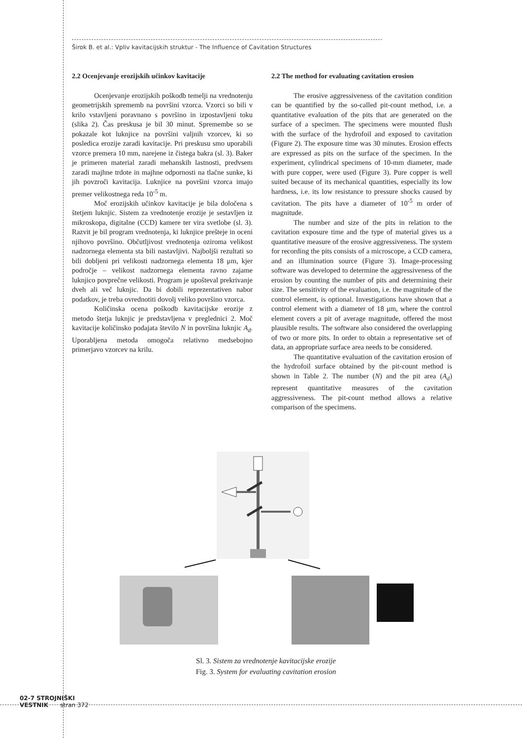Širok B. et al.: Vpliv kavitacijskih struktur - The Influence of Cavitation Structures
2.2 Ocenjevanje erozijskih učinkov kavitacije
Ocenjevanje erozijskih poškodb temelji na vrednotenju geometrijskih sprememb na površini vzorca. Vzorci so bili v krilo vstavljeni poravnano s površino in izpostavljeni toku (slika 2). Čas preskusa je bil 30 minut. Spremembe so se pokazale kot luknjice na površini valjnih vzorcev, ki so posledica erozije zaradi kavitacije. Pri preskusu smo uporabili vzorce premera 10 mm, narejene iz čistega bakra (sl. 3). Baker je primeren material zaradi mehanskih lastnosti, predvsem zaradi majhne trdote in majhne odpornosti na tlačne sunke, ki jih povzroči kavitacija. Luknjice na površini vzorca imajo premer velikostnega reda 10<sup>-5</sup> m.
Moč erozijskih učinkov kavitacije je bila določena s štetjem luknjic. Sistem za vrednotenje erozije je sestavljen iz mikroskopa, digitalne (CCD) kamere ter vira svetlobe (sl. 3). Razvit je bil program vrednotenja, ki luknjice prešteje in oceni njihovo površino. Občutljivost vrednotenja oziroma velikost nadzornega elementa sta bili nastavljivi. Najboljši rezultati so bili dobljeni pri velikosti nadzornega elementa 18 μm, kjer področje – velikost nadzornega elementa ravno zajame luknjico povprečne velikosti. Program je upošteval prekrivanje dveh ali več luknjic. Da bi dobili reprezentativen nabor podatkov, je treba ovrednotiti dovolj veliko površino vzorca.
Količinska ocena poškodb kavitacijske erozije z metodo štetja luknjic je predstavljena v preglednici 2. Moč kavitacije količinsko podajata število N in površina luknjic A<sub>d</sub>. Uporabljena metoda omogoča relativno medsebojno primerjavo vzorcev na krilu.
2.2 The method for evaluating cavitation erosion
The erosive aggressiveness of the cavitation condition can be quantified by the so-called pit-count method, i.e. a quantitative evaluation of the pits that are generated on the surface of a specimen. The specimens were mounted flush with the surface of the hydrofoil and exposed to cavitation (Figure 2). The exposure time was 30 minutes. Erosion effects are expressed as pits on the surface of the specimen. In the experiment, cylindrical specimens of 10-mm diameter, made with pure copper, were used (Figure 3). Pure copper is well suited because of its mechanical quantities, especially its low hardness, i.e. its low resistance to pressure shocks caused by cavitation. The pits have a diameter of 10<sup>-5</sup> m order of magnitude.
The number and size of the pits in relation to the cavitation exposure time and the type of material gives us a quantitative measure of the erosive aggressiveness. The system for recording the pits consists of a microscope, a CCD camera, and an illumination source (Figure 3). Image-processing software was developed to determine the aggressiveness of the erosion by counting the number of pits and determining their size. The sensitivity of the evaluation, i.e. the magnitude of the control element, is optional. Investigations have shown that a control element with a diameter of 18 μm, where the control element covers a pit of average magnitude, offered the most plausible results. The software also considered the overlapping of two or more pits. In order to obtain a representative set of data, an appropriate surface area needs to be considered.
The quantitative evaluation of the cavitation erosion of the hydrofoil surface obtained by the pit-count method is shown in Table 2. The number (N) and the pit area (A<sub>d</sub>) represent quantitative measures of the cavitation aggressiveness. The pit-count method allows a relative comparison of the specimens.
Sl. 3. Sistem za vrednotenje kavitacijske erozije
Fig. 3. System for evaluating cavitation erosion
02-7 STROJNIŠKI
VESTNIK stran 372